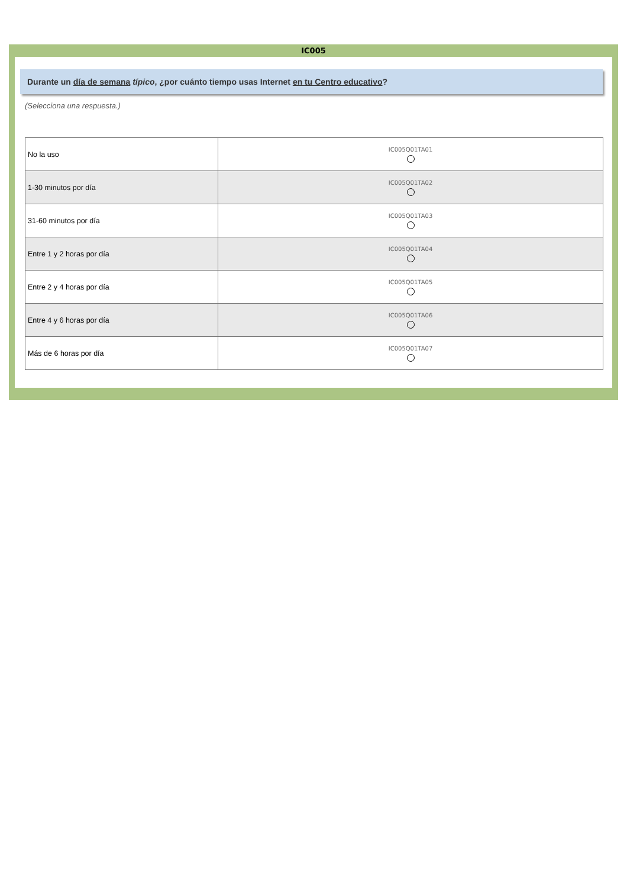IC005
Durante un día de semana típico, ¿por cuánto tiempo usas Internet en tu Centro educativo?
(Selecciona una respuesta.)
| No la uso | IC005Q01TA01 |
| 1-30 minutos por día | IC005Q01TA02 |
| 31-60 minutos por día | IC005Q01TA03 |
| Entre 1 y 2 horas por día | IC005Q01TA04 |
| Entre 2 y 4 horas por día | IC005Q01TA05 |
| Entre 4 y 6 horas por día | IC005Q01TA06 |
| Más de 6 horas por día | IC005Q01TA07 |